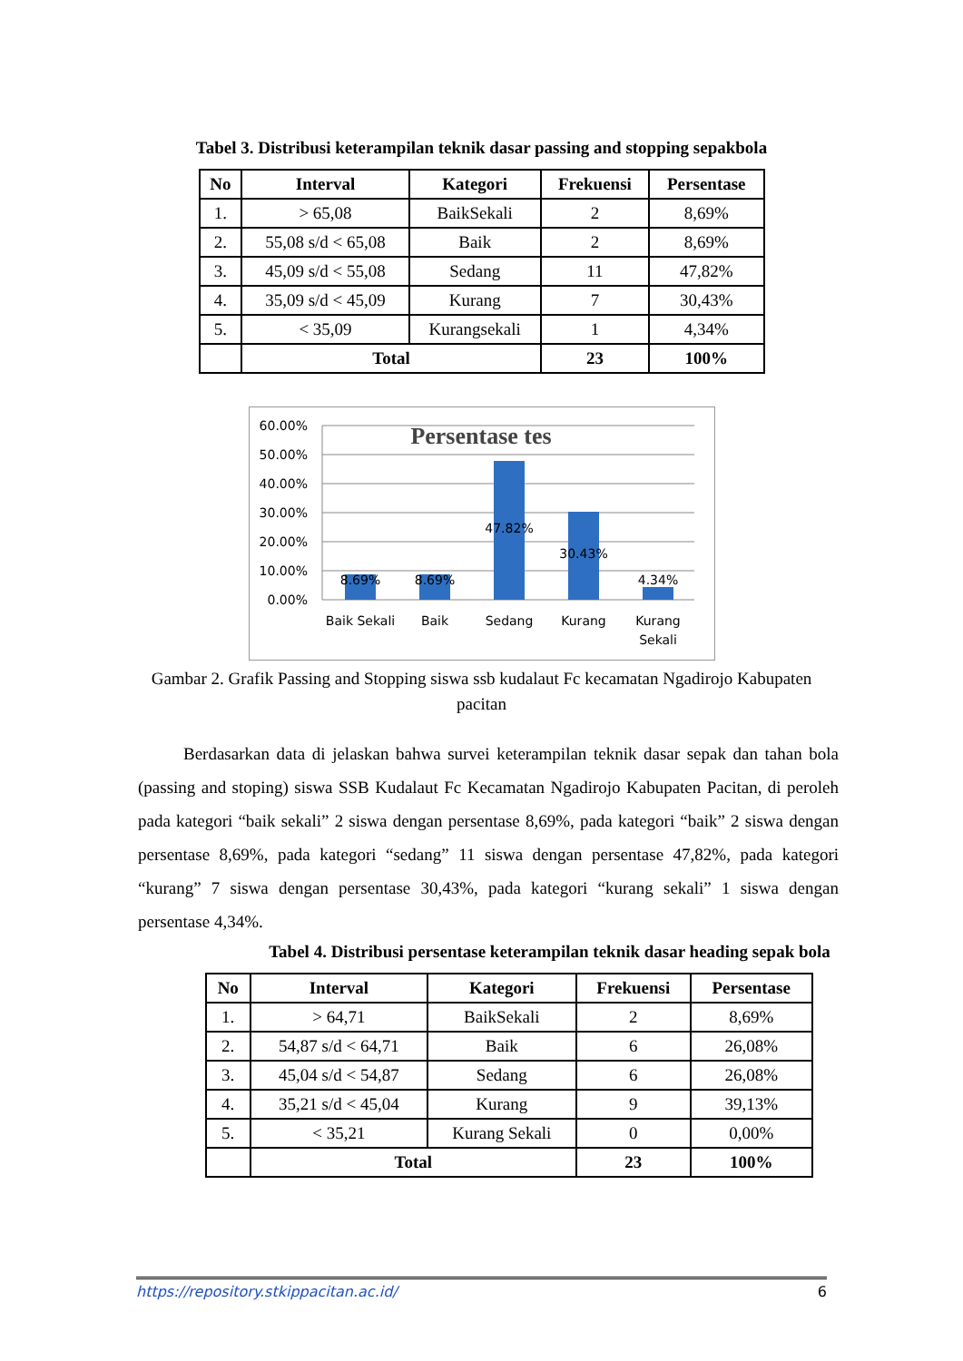Tabel 3. Distribusi keterampilan teknik dasar passing and stopping sepakbola
| No | Interval | Kategori | Frekuensi | Persentase |
| --- | --- | --- | --- | --- |
| 1. | > 65,08 | BaikSekali | 2 | 8,69% |
| 2. | 55,08 s/d < 65,08 | Baik | 2 | 8,69% |
| 3. | 45,09 s/d < 55,08 | Sedang | 11 | 47,82% |
| 4. | 35,09 s/d < 45,09 | Kurang | 7 | 30,43% |
| 5. | < 35,09 | Kurangsekali | 1 | 4,34% |
| | Total | | 23 | 100% |
60.00%
50.00%
40.00%
30.00%
20.00%
10.00%
0.00%
Persentase tes
8.69%
8.69%
47.82%
30.43%
4.34%
Baik Sekali
Baik
Sedang
Kurang
Kurang
Sekali
Gambar 2. Grafik Passing and Stopping siswa ssb kudalaut Fc kecamatan Ngadirojo Kabupaten pacitan
Berdasarkan data di jelaskan bahwa survei keterampilan teknik dasar sepak dan tahan bola (passing and stoping) siswa SSB Kudalaut Fc Kecamatan Ngadirojo Kabupaten Pacitan, di peroleh pada kategori “baik sekali” 2 siswa dengan persentase 8,69%, pada kategori “baik” 2 siswa dengan persentase 8,69%, pada kategori “sedang” 11 siswa dengan persentase 47,82%, pada kategori “kurang” 7 siswa dengan persentase 30,43%, pada kategori “kurang sekali” 1 siswa dengan persentase 4,34%.
Tabel 4. Distribusi persentase keterampilan teknik dasar heading sepak bola
| No | Interval | Kategori | Frekuensi | Persentase |
| --- | --- | --- | --- | --- |
| 1. | > 64,71 | BaikSekali | 2 | 8,69% |
| 2. | 54,87 s/d < 64,71 | Baik | 6 | 26,08% |
| 3. | 45,04 s/d < 54,87 | Sedang | 6 | 26,08% |
| 4. | 35,21 s/d < 45,04 | Kurang | 9 | 39,13% |
| 5. | < 35,21 | Kurang Sekali | 0 | 0,00% |
| | Total | | 23 | 100% |
https://repository.stkippacitan.ac.id/ 6